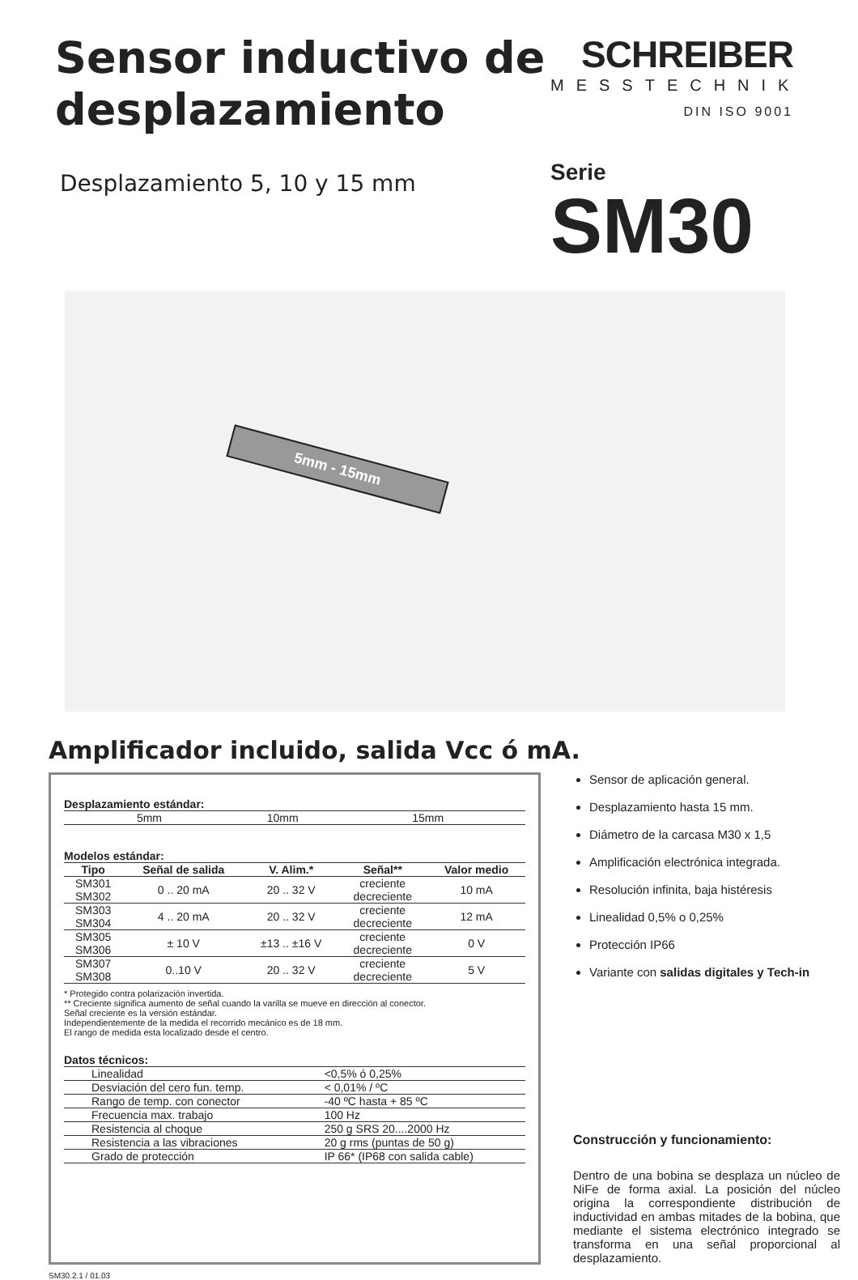Sensor inductivo de desplazamiento
Desplazamiento 5, 10 y 15 mm
SCHREIBER
MESSTECHNIK
DIN ISO 9001
Serie
SM30
5mm - 15mm
Amplificador incluido, salida Vcc ó mA.
Desplazamiento estándar:
| | 5mm | 10mm | 15mm | |
Modelos estándar:
| Tipo | Señal de salida | V. Alim.* | Señal** | Valor medio |
| --- | --- | --- | --- | --- |
| SM301 SM302 | 0 .. 20 mA | 20 .. 32 V | creciente decreciente | 10 mA |
| SM303 SM304 | 4 .. 20 mA | 20 .. 32 V | creciente decreciente | 12 mA |
| SM305 SM306 | ± 10 V | ±13 .. ±16 V | creciente decreciente | 0 V |
| SM307 SM308 | 0..10 V | 20 .. 32 V | creciente decreciente | 5 V |
* Protegido contra polarización invertida.
** Creciente significa aumento de señal cuando la varilla se mueve en dirección al conector.
Señal creciente es la versión estándar.
Independientemente de la medida el recorrido mecánico es de 18 mm.
El rango de medida esta localizado desde el centro.
Datos técnicos:
| Linealidad | <0,5% ó 0,25% |
| Desviación del cero fun. temp. | < 0,01% / ºC |
| Rango de temp. con conector | -40 ºC hasta + 85 ºC |
| Frecuencia max. trabajo | 100 Hz |
| Resistencia al choque | 250 g SRS 20....2000 Hz |
| Resistencia a las vibraciones | 20 g rms (puntas de 50 g) |
| Grado de protección | IP 66* (IP68 con salida cable) |
Sensor de aplicación general.
Desplazamiento hasta 15 mm.
Diámetro de la carcasa M30 x 1,5
Amplificación electrónica integrada.
Resolución infinita, baja histéresis
Linealidad 0,5% o 0,25%
Protección IP66
Variante con salidas digitales y Tech-in
Construcción y funcionamiento:
Dentro de una bobina se desplaza un núcleo de NiFe de forma axial. La posición del núcleo origina la correspondiente distribución de inductividad en ambas mitades de la bobina, que mediante el sistema electrónico integrado se transforma en una señal proporcional al desplazamiento.
SM30.2.1 / 01.03